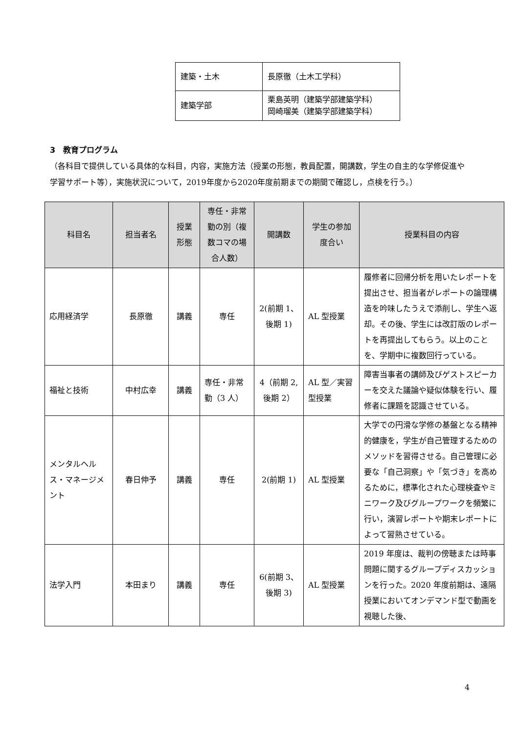| 建築・土木 | 長原徹（土木工学科） |
| 建築学部 | 栗島英明（建築学部建築学科） 岡崎瑠美（建築学部建築学科） |
3　教育プログラム
（各科目で提供している具体的な科目，内容，実施方法（授業の形態，教員配置，開講数，学生の自主的な学修促進や学習サポート等），実施状況について，2019年度から2020年度前期までの期間で確認し，点検を行う。）
| 科目名 | 担当者名 | 授業形態 | 専任・非常勤の別（複数コマの場合人数） | 開講数 | 学生の参加度合い | 授業科目の内容 |
| --- | --- | --- | --- | --- | --- | --- |
| 応用経済学 | 長原徹 | 講義 | 専任 | 2(前期 1、後期 1) | AL 型授業 | 履修者に回帰分析を用いたレポートを提出させ、担当者がレポートの論理構造を吟味したうえで添削し、学生へ返却。その後、学生には改訂版のレポートを再提出してもらう。以上のことを、学期中に複数回行っている。 |
| 福祉と技術 | 中村広幸 | 講義 | 専任・非常勤（3 人） | 4（前期 2,後期 2） | AL 型／実習型授業 | 障害当事者の講師及びゲストスピーカーを交えた議論や疑似体験を行い、履修者に課題を認識させている。 |
| メンタルヘルス・マネージメント | 春日伸予 | 講義 | 専任 | 2(前期 1) | AL 型授業 | 大学での円滑な学修の基盤となる精神的健康を，学生が自己管理するためのメソッドを習得させる。自己管理に必要な「自己洞察」や「気づき」を高めるために，標準化された心理検査やミニワーク及びグループワークを頻繁に行い，演習レポートや期末レポートによって習熟させている。 |
| 法学入門 | 本田まり | 講義 | 専任 | 6(前期 3、後期 3) | AL 型授業 | 2019 年度は、裁判の傍聴または時事問題に関するグループディスカッションを行った。2020 年度前期は、遠隔授業においてオンデマンド型で動画を視聴した後、 |
4